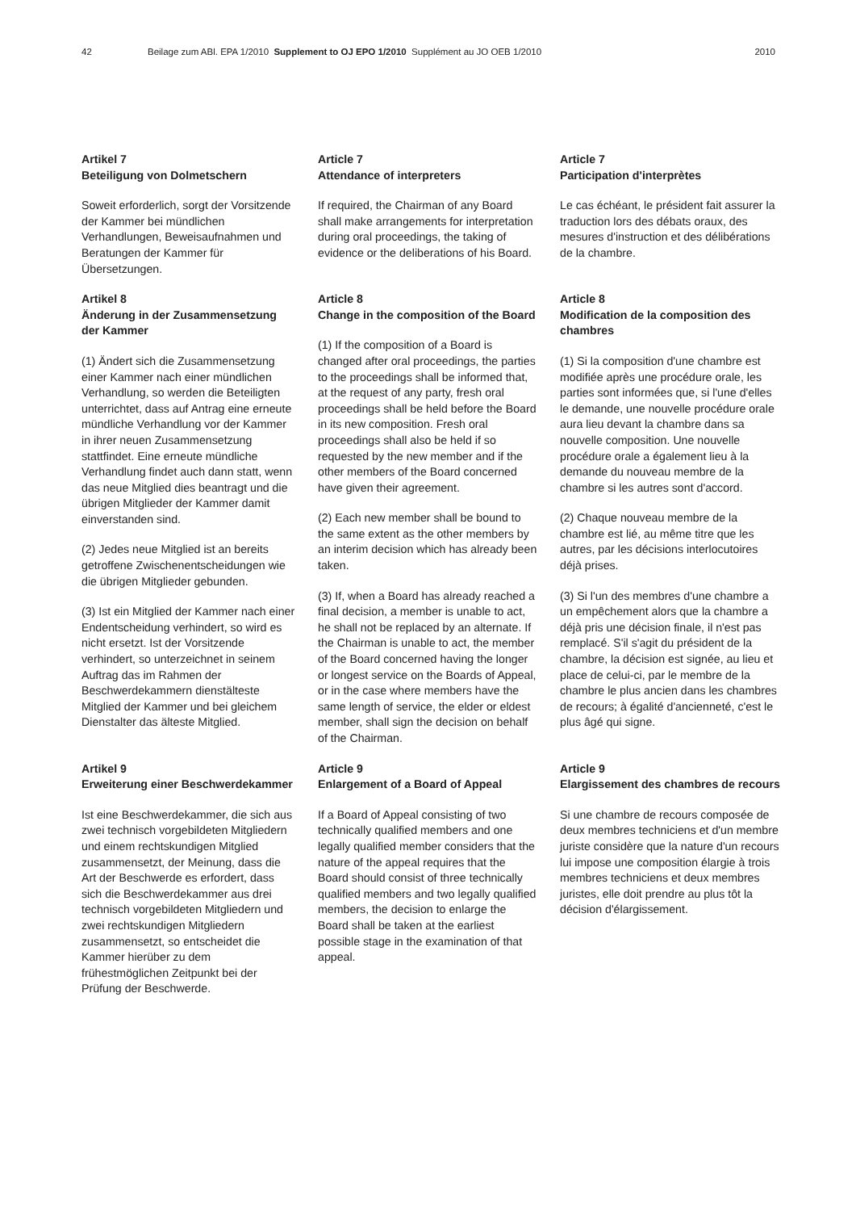42 Beilage zum ABl. EPA 1/2010 Supplement to OJ EPO 1/2010 Supplément au JO OEB 1/2010 2010
Artikel 7
Beteiligung von Dolmetschern
Soweit erforderlich, sorgt der Vorsitzende der Kammer bei mündlichen Verhandlungen, Beweisaufnahmen und Beratungen der Kammer für Übersetzungen.
Article 7
Attendance of interpreters
If required, the Chairman of any Board shall make arrangements for interpretation during oral proceedings, the taking of evidence or the deliberations of his Board.
Article 7
Participation d'interprètes
Le cas échéant, le président fait assurer la traduction lors des débats oraux, des mesures d'instruction et des délibérations de la chambre.
Artikel 8
Änderung in der Zusammensetzung der Kammer
(1) Ändert sich die Zusammensetzung einer Kammer nach einer mündlichen Verhandlung, so werden die Beteiligten unterrichtet, dass auf Antrag eine erneute mündliche Verhandlung vor der Kammer in ihrer neuen Zusammensetzung stattfindet. Eine erneute mündliche Verhandlung findet auch dann statt, wenn das neue Mitglied dies beantragt und die übrigen Mitglieder der Kammer damit einverstanden sind.
(2) Jedes neue Mitglied ist an bereits getroffene Zwischenentscheidungen wie die übrigen Mitglieder gebunden.
(3) Ist ein Mitglied der Kammer nach einer Endentscheidung verhindert, so wird es nicht ersetzt. Ist der Vorsitzende verhindert, so unterzeichnet in seinem Auftrag das im Rahmen der Beschwerdekammern dienstälteste Mitglied der Kammer und bei gleichem Dienstalter das älteste Mitglied.
Article 8
Change in the composition of the Board
(1) If the composition of a Board is changed after oral proceedings, the parties to the proceedings shall be informed that, at the request of any party, fresh oral proceedings shall be held before the Board in its new composition. Fresh oral proceedings shall also be held if so requested by the new member and if the other members of the Board concerned have given their agreement.
(2) Each new member shall be bound to the same extent as the other members by an interim decision which has already been taken.
(3) If, when a Board has already reached a final decision, a member is unable to act, he shall not be replaced by an alternate. If the Chairman is unable to act, the member of the Board concerned having the longer or longest service on the Boards of Appeal, or in the case where members have the same length of service, the elder or eldest member, shall sign the decision on behalf of the Chairman.
Article 8
Modification de la composition des chambres
(1) Si la composition d'une chambre est modifiée après une procédure orale, les parties sont informées que, si l'une d'elles le demande, une nouvelle procédure orale aura lieu devant la chambre dans sa nouvelle composition. Une nouvelle procédure orale a également lieu à la demande du nouveau membre de la chambre si les autres sont d'accord.
(2) Chaque nouveau membre de la chambre est lié, au même titre que les autres, par les décisions interlocutoires déjà prises.
(3) Si l'un des membres d'une chambre a un empêchement alors que la chambre a déjà pris une décision finale, il n'est pas remplacé. S'il s'agit du président de la chambre, la décision est signée, au lieu et place de celui-ci, par le membre de la chambre le plus ancien dans les chambres de recours; à égalité d'ancienneté, c'est le plus âgé qui signe.
Artikel 9
Erweiterung einer Beschwerdekammer
Ist eine Beschwerdekammer, die sich aus zwei technisch vorgebildeten Mitgliedern und einem rechtskundigen Mitglied zusammensetzt, der Meinung, dass die Art der Beschwerde es erfordert, dass sich die Beschwerdekammer aus drei technisch vorgebildeten Mitgliedern und zwei rechtskundigen Mitgliedern zusammensetzt, so entscheidet die Kammer hierüber zu dem frühestmöglichen Zeitpunkt bei der Prüfung der Beschwerde.
Article 9
Enlargement of a Board of Appeal
If a Board of Appeal consisting of two technically qualified members and one legally qualified member considers that the nature of the appeal requires that the Board should consist of three technically qualified members and two legally qualified members, the decision to enlarge the Board shall be taken at the earliest possible stage in the examination of that appeal.
Article 9
Elargissement des chambres de recours
Si une chambre de recours composée de deux membres techniciens et d'un membre juriste considère que la nature d'un recours lui impose une composition élargie à trois membres techniciens et deux membres juristes, elle doit prendre au plus tôt la décision d'élargissement.